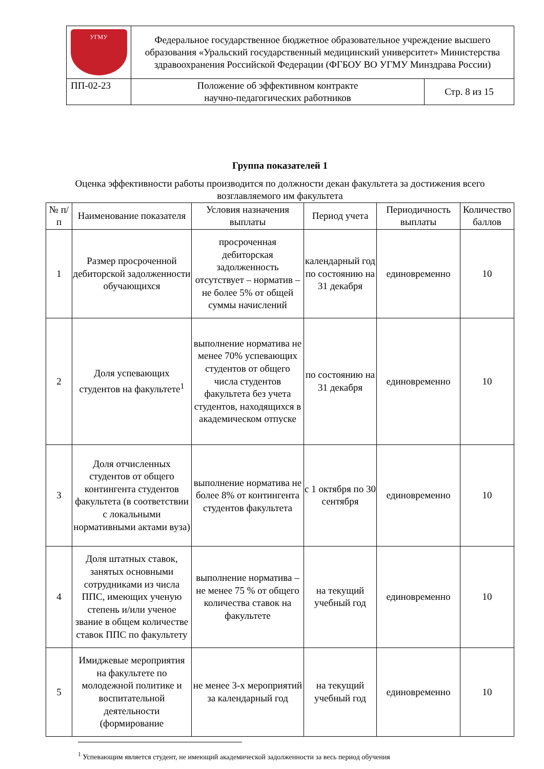| УГМУ | Федеральное государственное бюджетное образовательное учреждение высшего образования «Уральский государственный медицинский университет» Министерства здравоохранения Российской Федерации (ФГБОУ ВО УГМУ Минздрава России) | |
| ПП-02-23 | Положение об эффективном контракте научно-педагогических работников | Стр. 8 из 15 |
Группа показателей 1
Оценка эффективности работы производится по должности декан факультета за достижения всего возглавляемого им факультета
| № п/п | Наименование показателя | Условия назначения выплаты | Период учета | Периодичность выплаты | Количество баллов |
| --- | --- | --- | --- | --- | --- |
| 1 | Размер просроченной дебиторской задолженности обучающихся | просроченная дебиторская задолженность отсутствует – норматив – не более 5% от общей суммы начислений | календарный год по состоянию на 31 декабря | единовременно | 10 |
| 2 | Доля успевающих студентов на факультете<sup>1</sup> | выполнение норматива не менее 70% успевающих студентов от общего числа студентов факультета без учета студентов, находящихся в академическом отпуске | по состоянию на 31 декабря | единовременно | 10 |
| 3 | Доля отчисленных студентов от общего контингента студентов факультета (в соответствии с локальными нормативными актами вуза) | выполнение норматива не более 8% от контингента студентов факультета | с 1 октября по 30 сентября | единовременно | 10 |
| 4 | Доля штатных ставок, занятых основными сотрудниками из числа ППС, имеющих ученую степень и/или ученое звание в общем количестве ставок ППС по факультету | выполнение норматива – не менее 75 % от общего количества ставок на факультете | на текущий учебный год | единовременно | 10 |
| 5 | Имиджевые мероприятия на факультете по молодежной политике и воспитательной деятельности (формирование | не менее 3-х мероприятий за календарный год | на текущий учебный год | единовременно | 10 |
<sup>1</sup> Успевающим является студент, не имеющий академической задолженности за весь период обучения